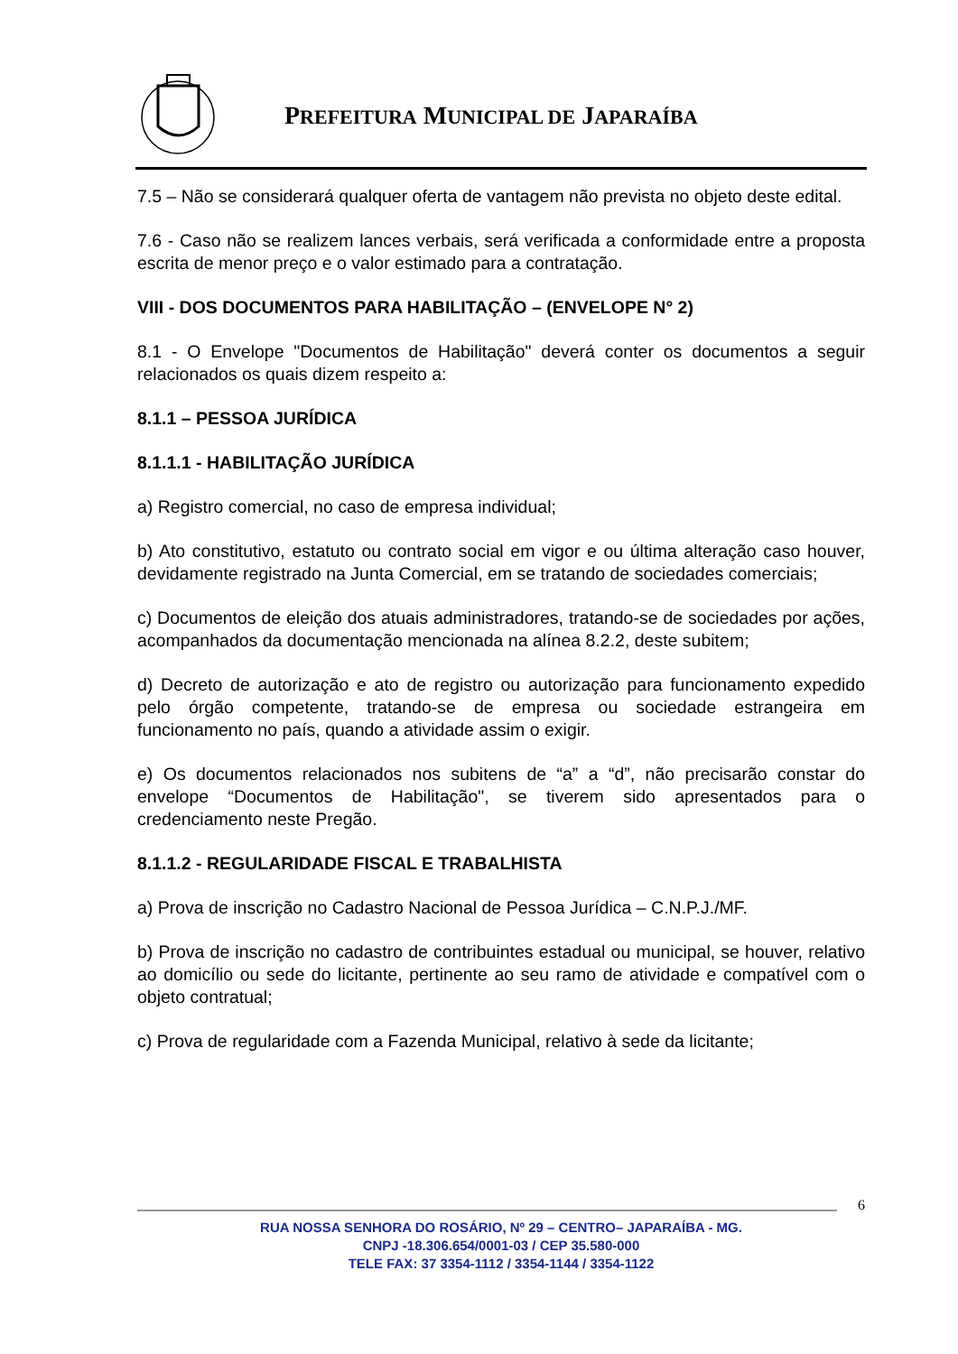PREFEITURA MUNICIPAL DE JAPARAÍBA
7.5 – Não se considerará qualquer oferta de vantagem não prevista no objeto deste edital.
7.6 - Caso não se realizem lances verbais, será verificada a conformidade entre a proposta escrita de menor preço e o valor estimado para a contratação.
VIII - DOS DOCUMENTOS PARA HABILITAÇÃO – (ENVELOPE N° 2)
8.1 - O Envelope "Documentos de Habilitação" deverá conter os documentos a seguir relacionados os quais dizem respeito a:
8.1.1 – PESSOA JURÍDICA
8.1.1.1 - HABILITAÇÃO JURÍDICA
a) Registro comercial, no caso de empresa individual;
b) Ato constitutivo, estatuto ou contrato social em vigor e ou última alteração caso houver, devidamente registrado na Junta Comercial, em se tratando de sociedades comerciais;
c) Documentos de eleição dos atuais administradores, tratando-se de sociedades por ações, acompanhados da documentação mencionada na alínea 8.2.2, deste subitem;
d) Decreto de autorização e ato de registro ou autorização para funcionamento expedido pelo órgão competente, tratando-se de empresa ou sociedade estrangeira em funcionamento no país, quando a atividade assim o exigir.
e) Os documentos relacionados nos subitens de “a” a “d”, não precisarão constar do envelope “Documentos de Habilitação", se tiverem sido apresentados para o credenciamento neste Pregão.
8.1.1.2 - REGULARIDADE FISCAL E TRABALHISTA
a) Prova de inscrição no Cadastro Nacional de Pessoa Jurídica – C.N.P.J./MF.
b) Prova de inscrição no cadastro de contribuintes estadual ou municipal, se houver, relativo ao domicílio ou sede do licitante, pertinente ao seu ramo de atividade e compatível com o objeto contratual;
c) Prova de regularidade com a Fazenda Municipal, relativo à sede da licitante;
6
RUA NOSSA SENHORA DO ROSÁRIO, Nº 29 – CENTRO– JAPARAÍBA - MG.
CNPJ -18.306.654/0001-03 / CEP 35.580-000
TELE FAX: 37 3354-1112 / 3354-1144 / 3354-1122